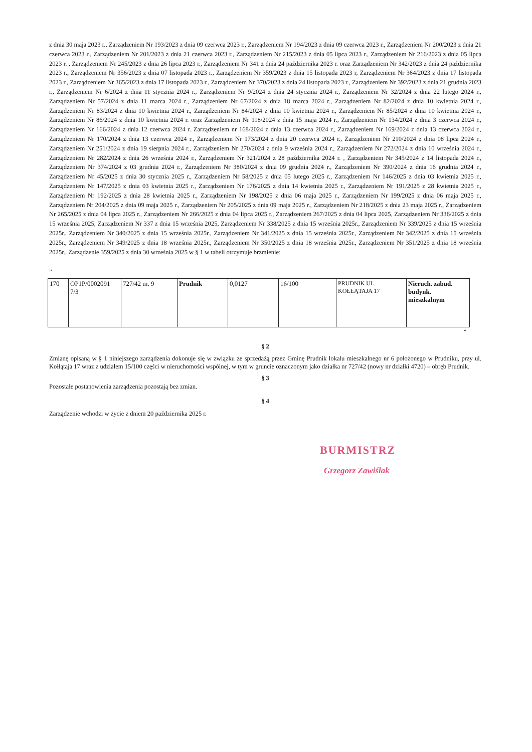z dnia 30 maja 2023 r., Zarządzeniem Nr 193/2023 z dnia 09 czerwca 2023 r., Zarządzeniem Nr 194/2023 z dnia 09 czerwca 2023 r., Zarządzeniem Nr 200/2023 z dnia 21 czerwca 2023 r., Zarządzeniem Nr 201/2023 z dnia 21 czerwca 2023 r., Zarządzeniem Nr 215/2023 z dnia 05 lipca 2023 r., Zarządzeniem Nr 216/2023 z dnia 05 lipca 2023 r. , Zarządzeniem Nr 245/2023 z dnia 26 lipca 2023 r., Zarządzeniem Nr 341 z dnia 24 października 2023 r. oraz Zarządzeniem Nr 342/2023 z dnia 24 października 2023 r., Zarządzeniem Nr 356/2023 z dnia 07 listopada 2023 r., Zarządzeniem Nr 359/2023 z dnia 15 listopada 2023 r, Zarządzeniem Nr 364/2023 z dnia 17 listopada 2023 r., Zarządzeniem Nr 365/2023 z dnia 17 listopada 2023 r., Zarządzeniem Nr 370/2023 z dnia 24 listopada 2023 r., Zarządzeniem Nr 392/2023 z dnia 21 grudnia 2023 r., Zarządzeniem Nr 6/2024 z dnia 11 stycznia 2024 r., Zarządzeniem Nr 9/2024 z dnia 24 stycznia 2024 r., Zarządzeniem Nr 32/2024 z dnia 22 lutego 2024 r., Zarządzeniem Nr 57/2024 z dnia 11 marca 2024 r., Zarządzeniem Nr 67/2024 z dnia 18 marca 2024 r., Zarządzeniem Nr 82/2024 z dnia 10 kwietnia 2024 r., Zarządzeniem Nr 83/2024 z dnia 10 kwietnia 2024 r., Zarządzeniem Nr 84/2024 z dnia 10 kwietnia 2024 r., Zarządzeniem Nr 85/2024 z dnia 10 kwietnia 2024 r., Zarządzeniem Nr 86/2024 z dnia 10 kwietnia 2024 r. oraz Zarządzeniem Nr 118/2024 z dnia 15 maja 2024 r., Zarządzeniem Nr 134/2024 z dnia 3 czerwca 2024 r., Zarządzeniem Nr 166/2024 z dnia 12 czerwca 2024 r. Zarządzeniem nr 168/2024 z dnia 13 czerwca 2024 r., Zarządzeniem Nr 169/2024 z dnia 13 czerwca 2024 r., Zarządzeniem Nr 170/2024 z dnia 13 czerwca 2024 r., Zarządzeniem Nr 173/2024 z dnia 20 czerwca 2024 r., Zarządzeniem Nr 210/2024 z dnia 08 lipca 2024 r., Zarządzeniem Nr 251/2024 z dnia 19 sierpnia 2024 r., Zarządzeniem Nr 270/2024 z dnia 9 września 2024 r., Zarządzeniem Nr 272/2024 z dnia 10 września 2024 r., Zarządzeniem Nr 282/2024 z dnia 26 września 2024 r., Zarządzeniem Nr 321/2024 z 28 października 2024 r. , Zarządzeniem Nr 345/2024 z 14 listopada 2024 r., Zarządzeniem Nr 374/2024 z 03 grudnia 2024 r., Zarządzeniem Nr 380/2024 z dnia 09 grudnia 2024 r., Zarządzeniem Nr 390/2024 z dnia 16 grudnia 2024 r., Zarządzeniem Nr 45/2025 z dnia 30 stycznia 2025 r., Zarządzeniem Nr 58/2025 z dnia 05 lutego 2025 r., Zarządzeniem Nr 146/2025 z dnia 03 kwietnia 2025 r., Zarządzeniem Nr 147/2025 z dnia 03 kwietnia 2025 r., Zarządzeniem Nr 176/2025 z dnia 14 kwietnia 2025 r., Zarządzeniem Nr 191/2025 z 28 kwietnia 2025 r., Zarządzeniem Nr 192/2025 z dnia 28 kwietnia 2025 r., Zarządzeniem Nr 198/2025 z dnia 06 maja 2025 r., Zarządzeniem Nr 199/2025 z dnia 06 maja 2025 r., Zarządzeniem Nr 204/2025 z dnia 09 maja 2025 r., Zarządzeniem Nr 205/2025 z dnia 09 maja 2025 r., Zarządzeniem Nr 218/2025 z dnia 23 maja 2025 r., Zarządzeniem Nr 265/2025 z dnia 04 lipca 2025 r., Zarządzeniem Nr 266/2025 z dnia 04 lipca 2025 r., Zarządzeniem 267/2025 z dnia 04 lipca 2025, Zarządzeniem Nr 336/2025 z dnia 15 września 2025, Zarządzeniem Nr 337 z dnia 15 września 2025, Zarządzeniem Nr 338/2025 z dnia 15 września 2025r., Zarządzeniem Nr 339/2025 z dnia 15 września 2025r., Zarządzeniem Nr 340/2025 z dnia 15 września 2025r., Zarządzeniem Nr 341/2025 z dnia 15 września 2025r., Zarządzeniem Nr 342/2025 z dnia 15 września 2025r., Zarządzeniem Nr 349/2025 z dnia 18 września 2025r., Zarządzeniem Nr 350/2025 z dnia 18 września 2025r., Zarządzeniem Nr 351/2025 z dnia 18 września 2025r., Zarządzenie 359/2025 z dnia 30 września 2025 w § 1 w tabeli otrzymuje brzmienie:
„
| 170 | OP1P/0002091 7/3 | 727/42 m. 9 | Prudnik | 0,0127 | 16/100 | PRUDNIK UL. KOŁŁĄTAJA 17 | Nieruch. zabud. budynk. mieszkalnym |
”
§ 2
Zmianę opisaną w § 1 niniejszego zarządzenia dokonuje się w związku ze sprzedażą przez Gminę Prudnik lokalu mieszkalnego nr 6 położonego w Prudniku, przy ul. Kołłątaja 17 wraz z udziałem 15/100 części w nieruchomości wspólnej, w tym w gruncie oznaczonym jako działka nr 727/42 (nowy nr działki 4720) – obręb Prudnik.
§ 3
Pozostałe postanowienia zarządzenia pozostają bez zmian.
§ 4
Zarządzenie wchodzi w życie z dniem 20 października 2025 r.
BURMISTRZ
Grzegorz Zawiślak